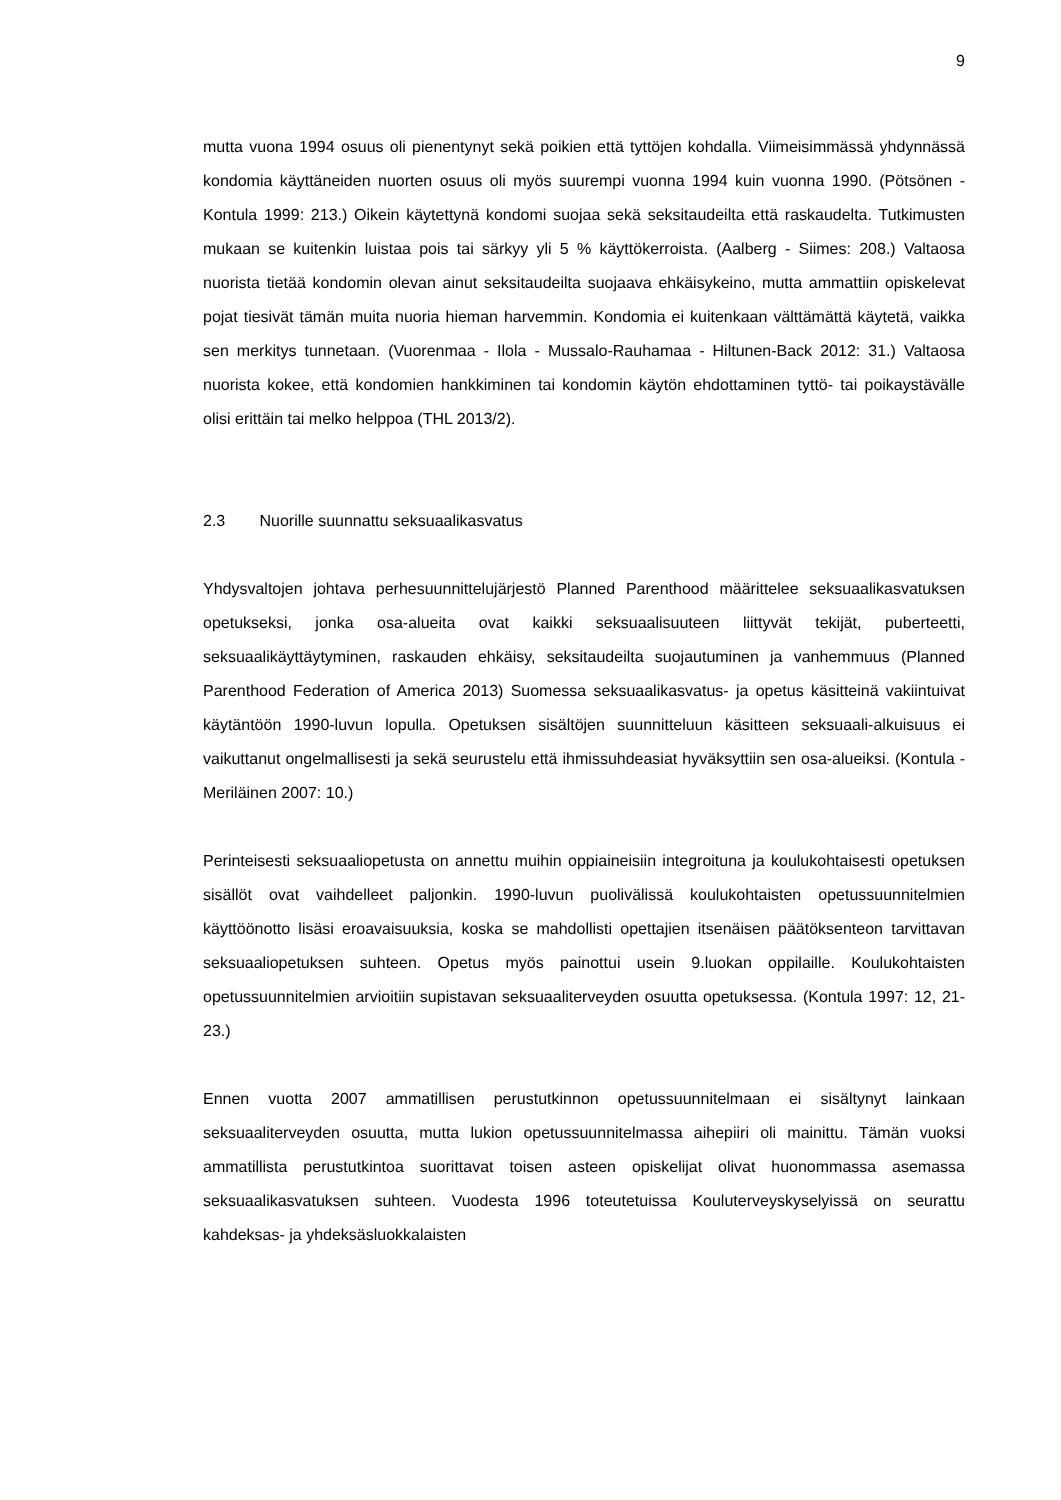9
mutta vuona 1994 osuus oli pienentynyt sekä poikien että tyttöjen kohdalla. Viimeisimmässä yhdynnässä kondomia käyttäneiden nuorten osuus oli myös suurempi vuonna 1994 kuin vuonna 1990. (Pötsönen - Kontula 1999: 213.) Oikein käytettynä kondomi suojaa sekä seksitaudeilta että raskaudelta. Tutkimusten mukaan se kuitenkin luistaa pois tai särkyy yli 5 % käyttökerroista. (Aalberg - Siimes: 208.) Valtaosa nuorista tietää kondomin olevan ainut seksitaudeilta suojaava ehkäisykeino, mutta ammattiin opiskelevat pojat tiesivät tämän muita nuoria hieman harvemmin. Kondomia ei kuitenkaan välttämättä käytetä, vaikka sen merkitys tunnetaan. (Vuorenmaa - Ilola - Mussalo-Rauhamaa - Hiltunen-Back 2012: 31.) Valtaosa nuorista kokee, että kondomien hankkiminen tai kondomin käytön ehdottaminen tyttö- tai poikaystävälle olisi erittäin tai melko helppoa (THL 2013/2).
2.3 Nuorille suunnattu seksuaalikasvatus
Yhdysvaltojen johtava perhesuunnittelujärjestö Planned Parenthood määrittelee seksuaalikasvatuksen opetukseksi, jonka osa-alueita ovat kaikki seksuaalisuuteen liittyvät tekijät, puberteetti, seksuaalikäyttäytyminen, raskauden ehkäisy, seksitaudeilta suojautuminen ja vanhemmuus (Planned Parenthood Federation of America 2013) Suomessa seksuaalikasvatus- ja opetus käsitteinä vakiintuivat käytäntöön 1990-luvun lopulla. Opetuksen sisältöjen suunnitteluun käsitteen seksuaali-alkuisuus ei vaikuttanut ongelmallisesti ja sekä seurustelu että ihmissuhdeasiat hyväksyttiin sen osa-alueiksi. (Kontula - Meriläinen 2007: 10.)
Perinteisesti seksuaaliopetusta on annettu muihin oppiaineisiin integroituna ja koulukohtaisesti opetuksen sisällöt ovat vaihdelleet paljonkin. 1990-luvun puolivälissä koulukohtaisten opetussuunnitelmien käyttöönotto lisäsi eroavaisuuksia, koska se mahdollisti opettajien itsenäisen päätöksenteon tarvittavan seksuaaliopetuksen suhteen. Opetus myös painottui usein 9.luokan oppilaille. Koulukohtaisten opetussuunnitelmien arvioitiin supistavan seksuaaliterveyden osuutta opetuksessa. (Kontula 1997: 12, 21-23.)
Ennen vuotta 2007 ammatillisen perustutkinnon opetussuunnitelmaan ei sisältynyt lainkaan seksuaaliterveyden osuutta, mutta lukion opetussuunnitelmassa aihepiiri oli mainittu. Tämän vuoksi ammatillista perustutkintoa suorittavat toisen asteen opiskelijat olivat huonommassa asemassa seksuaalikasvatuksen suhteen. Vuodesta 1996 toteutetuissa Kouluterveyskyselyissä on seurattu kahdeksas- ja yhdeksäsluokkalaisten